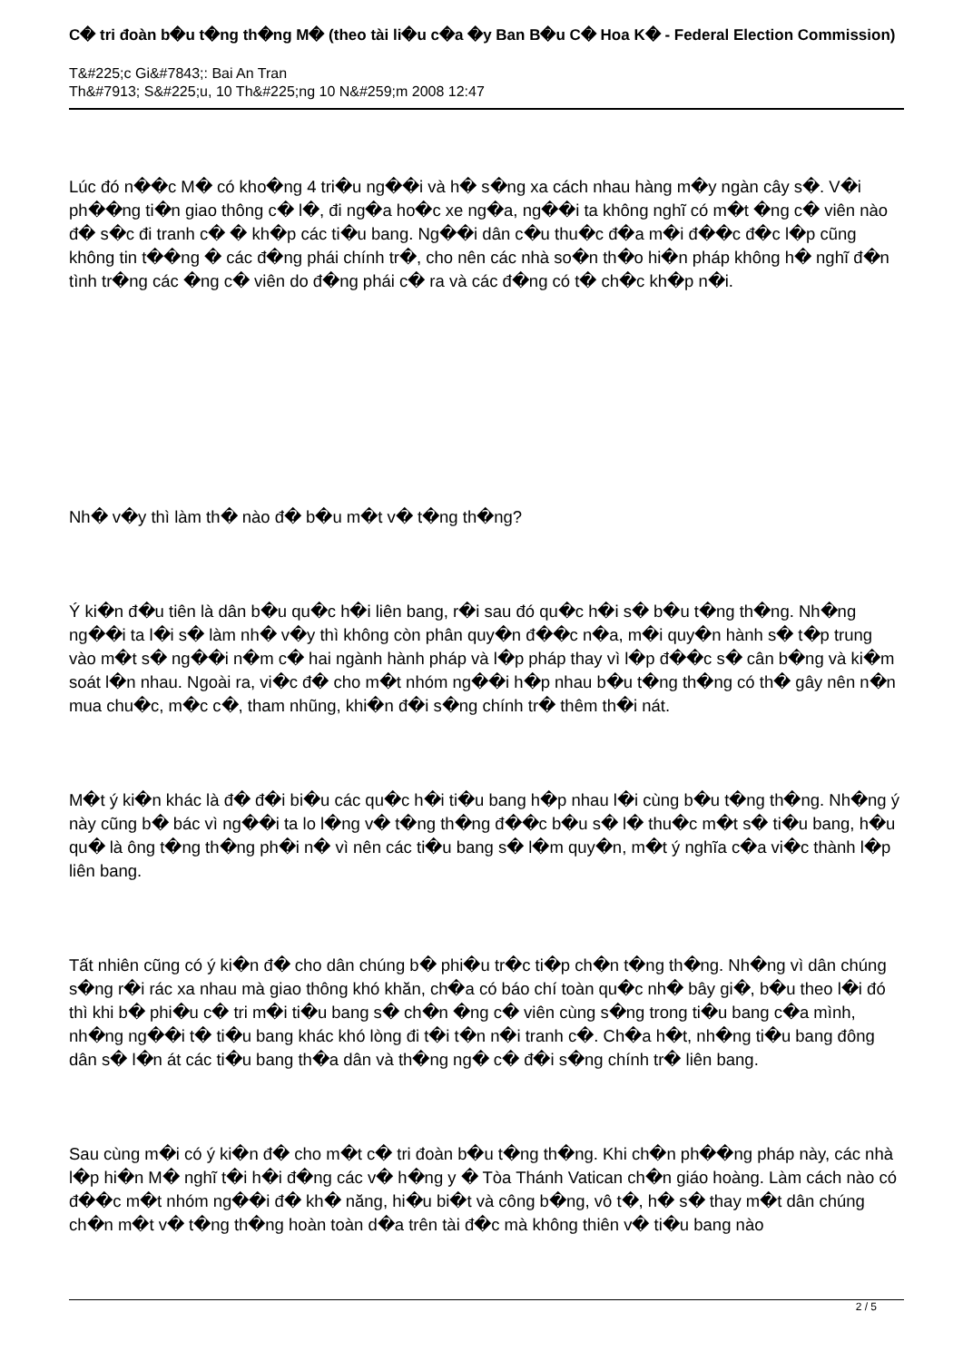C� tri đoàn b�u t�ng th�ng M� (theo tài li�u c�a �y Ban B�u C� Hoa K� - Federal Election Commission)
T&#225;c Gi&#7843;: Bai An Tran
Th&#7913; S&#225;u, 10 Th&#225;ng 10 N&#259;m 2008 12:47
Lúc đó n��c M� có kho�ng 4 tri�u ng��i và h� s�ng xa cách nhau hàng m�y ngàn cây s�. V�i ph��ng ti�n giao thông c� l�, đi ng�a ho�c xe ng�a, ng��i ta không nghĩ có m�t �ng c� viên nào đ� s�c đi tranh c� � kh�p các ti�u bang. Ng��i dân c�u thu�c đ�a m�i đ��c đ�c l�p cũng không tin t��ng � các đ�ng phái chính tr�, cho nên các nhà so�n th�o hi�n pháp không h� nghĩ đ�n tình tr�ng các �ng c� viên do đ�ng phái c� ra và các đ�ng có t� ch�c kh�p n�i.
Nh� v�y thì làm th� nào đ� b�u m�t v� t�ng th�ng?
Ý ki�n đ�u tiên là dân b�u qu�c h�i liên bang, r�i sau đó qu�c h�i s� b�u t�ng th�ng. Nh�ng ng��i ta l�i s� làm nh� v�y thì không còn phân quy�n đ��c n�a, m�i quy�n hành s� t�p trung vào m�t s� ng��i n�m c� hai ngành hành pháp và l�p pháp thay vì l�p đ��c s� cân b�ng và ki�m soát l�n nhau. Ngoài ra, vi�c đ� cho m�t nhóm ng��i h�p nhau b�u t�ng th�ng có th� gây nên n�n mua chu�c, m�c c�, tham nhũng, khi�n đ�i s�ng chính tr� thêm th�i nát.
M�t ý ki�n khác là đ� đ�i bi�u các qu�c h�i ti�u bang h�p nhau l�i cùng b�u t�ng th�ng. Nh�ng ý này cũng b� bác vì ng��i ta lo l�ng v� t�ng th�ng đ��c b�u s� l� thu�c m�t s� ti�u bang, h�u qu� là ông t�ng th�ng ph�i n� vì nên các ti�u bang s� l�m quy�n, m�t ý nghĩa c�a vi�c thành l�p liên bang.
Tất nhiên cũng có ý ki�n đ� cho dân chúng b� phi�u tr�c ti�p ch�n t�ng th�ng. Nh�ng vì dân chúng s�ng r�i rác xa nhau mà giao thông khó khăn, ch�a có báo chí toàn qu�c nh� bây gi�, b�u theo l�i đó thì khi b� phi�u c� tri m�i ti�u bang s� ch�n �ng c� viên cùng s�ng trong ti�u bang c�a mình, nh�ng ng��i t� ti�u bang khác khó lòng đi t�i t�n n�i tranh c�. Ch�a h�t, nh�ng ti�u bang đông dân s� l�n át các ti�u bang th�a dân và th�ng ng� c� đ�i s�ng chính tr� liên bang.
Sau cùng m�i có ý ki�n đ� cho m�t c� tri đoàn b�u t�ng th�ng. Khi ch�n ph��ng pháp này, các nhà l�p hi�n M� nghĩ t�i h�i đ�ng các v� h�ng y � Tòa Thánh Vatican ch�n giáo hoàng. Làm cách nào có đ��c m�t nhóm ng��i đ� kh� năng, hi�u bi�t và công b�ng, vô t�, h� s� thay m�t dân chúng ch�n m�t v� t�ng th�ng hoàn toàn d�a trên tài đ�c mà không thiên v� ti�u bang nào
2 / 5